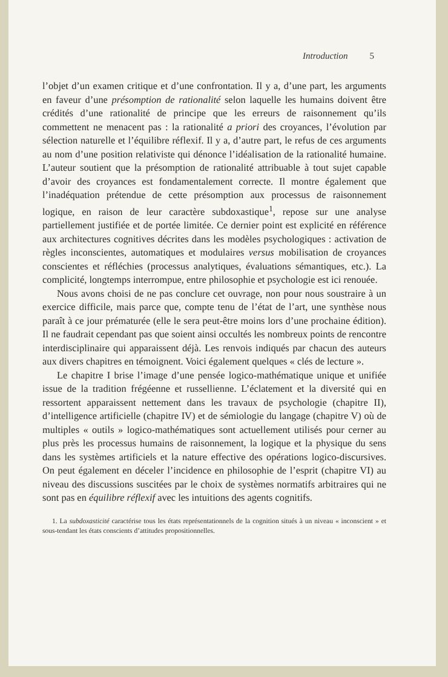Introduction 5
l’objet d’un examen critique et d’une confrontation. Il y a, d’une part, les arguments en faveur d’une présomption de rationalité selon laquelle les humains doivent être crédités d’une rationalité de principe que les erreurs de raisonnement qu’ils commettent ne menacent pas : la rationalité a priori des croyances, l’évolution par sélection naturelle et l’équilibre réflexif. Il y a, d’autre part, le refus de ces arguments au nom d’une position relativiste qui dénonce l’idéalisation de la rationalité humaine. L’auteur soutient que la présomption de rationalité attribuable à tout sujet capable d’avoir des croyances est fondamentalement correcte. Il montre également que l’inadéquation prétendue de cette présomption aux processus de raisonnement logique, en raison de leur caractère subdoxastique<sup>1</sup>, repose sur une analyse partiellement justifiée et de portée limitée. Ce dernier point est explicité en référence aux architectures cognitives décrites dans les modèles psychologiques : activation de règles inconscientes, automatiques et modulaires versus mobilisation de croyances conscientes et réfléchies (processus analytiques, évaluations sémantiques, etc.). La complicité, longtemps interrompue, entre philosophie et psychologie est ici renouée.
Nous avons choisi de ne pas conclure cet ouvrage, non pour nous soustraire à un exercice difficile, mais parce que, compte tenu de l’état de l’art, une synthèse nous paraît à ce jour prématurée (elle le sera peut-être moins lors d’une prochaine édition). Il ne faudrait cependant pas que soient ainsi occultés les nombreux points de rencontre interdisciplinaire qui apparaissent déjà. Les renvois indiqués par chacun des auteurs aux divers chapitres en témoignent. Voici également quelques « clés de lecture ».
Le chapitre I brise l’image d’une pensée logico-mathématique unique et unifiée issue de la tradition frégéenne et russellienne. L’éclatement et la diversité qui en ressortent apparaissent nettement dans les travaux de psychologie (chapitre II), d’intelligence artificielle (chapitre IV) et de sémiologie du langage (chapitre V) où de multiples « outils » logico-mathématiques sont actuellement utilisés pour cerner au plus près les processus humains de raisonnement, la logique et la physique du sens dans les systèmes artificiels et la nature effective des opérations logico-discursives. On peut également en déceler l’incidence en philosophie de l’esprit (chapitre VI) au niveau des discussions suscitées par le choix de systèmes normatifs arbitraires qui ne sont pas en équilibre réflexif avec les intuitions des agents cognitifs.
1. La subdoxasticité caractérise tous les états représentationnels de la cognition situés à un niveau « inconscient » et sous-tendant les états conscients d’attitudes propositionnelles.